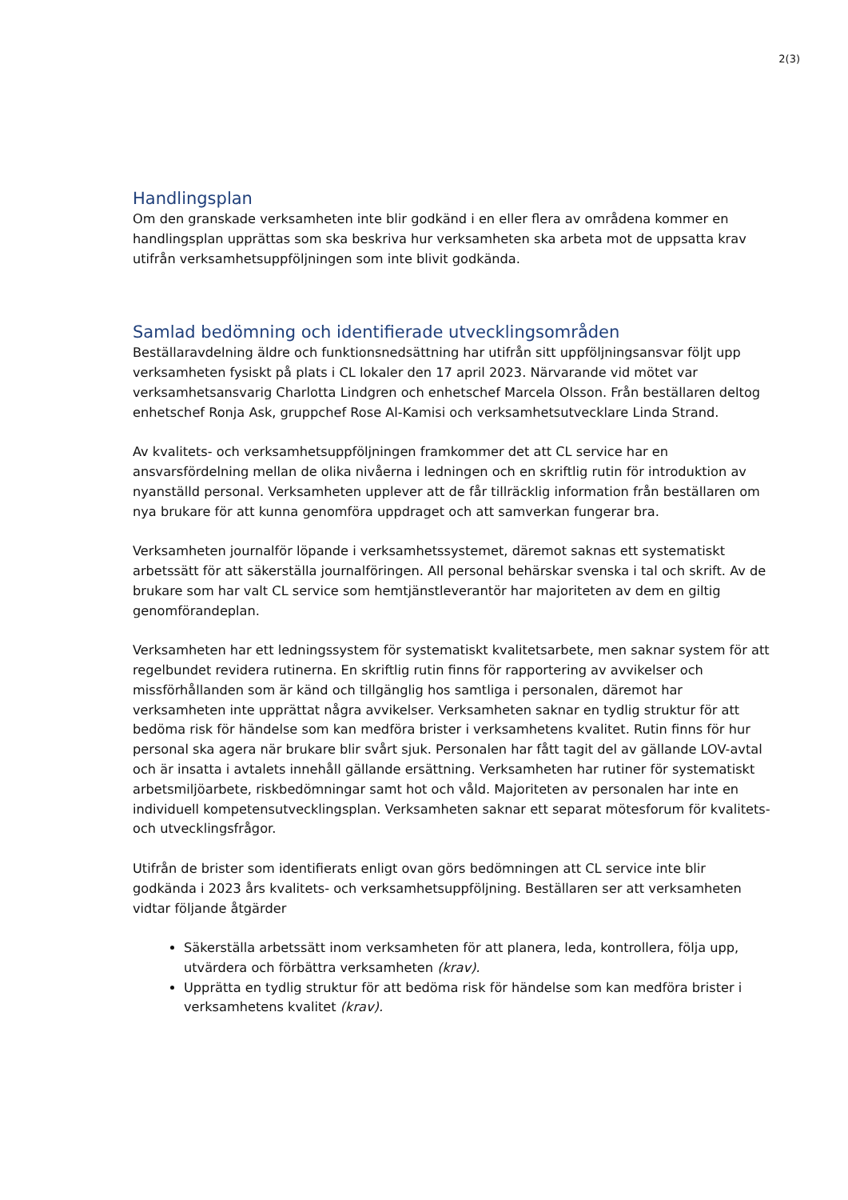2(3)
Handlingsplan
Om den granskade verksamheten inte blir godkänd i en eller flera av områdena kommer en handlingsplan upprättas som ska beskriva hur verksamheten ska arbeta mot de uppsatta krav utifrån verksamhetsuppföljningen som inte blivit godkända.
Samlad bedömning och identifierade utvecklingsområden
Beställaravdelning äldre och funktionsnedsättning har utifrån sitt uppföljningsansvar följt upp verksamheten fysiskt på plats i CL lokaler den 17 april 2023. Närvarande vid mötet var verksamhetsansvarig Charlotta Lindgren och enhetschef Marcela Olsson. Från beställaren deltog enhetschef Ronja Ask, gruppchef Rose Al-Kamisi och verksamhetsutvecklare Linda Strand.
Av kvalitets- och verksamhetsuppföljningen framkommer det att CL service har en ansvarsfördelning mellan de olika nivåerna i ledningen och en skriftlig rutin för introduktion av nyanställd personal. Verksamheten upplever att de får tillräcklig information från beställaren om nya brukare för att kunna genomföra uppdraget och att samverkan fungerar bra.
Verksamheten journalför löpande i verksamhetssystemet, däremot saknas ett systematiskt arbetssätt för att säkerställa journalföringen. All personal behärskar svenska i tal och skrift. Av de brukare som har valt CL service som hemtjänstleverantör har majoriteten av dem en giltig genomförandeplan.
Verksamheten har ett ledningssystem för systematiskt kvalitetsarbete, men saknar system för att regelbundet revidera rutinerna. En skriftlig rutin finns för rapportering av avvikelser och missförhållanden som är känd och tillgänglig hos samtliga i personalen, däremot har verksamheten inte upprättat några avvikelser. Verksamheten saknar en tydlig struktur för att bedöma risk för händelse som kan medföra brister i verksamhetens kvalitet. Rutin finns för hur personal ska agera när brukare blir svårt sjuk. Personalen har fått tagit del av gällande LOV-avtal och är insatta i avtalets innehåll gällande ersättning. Verksamheten har rutiner för systematiskt arbetsmiljöarbete, riskbedömningar samt hot och våld. Majoriteten av personalen har inte en individuell kompetensutvecklingsplan. Verksamheten saknar ett separat mötesforum för kvalitets- och utvecklingsfrågor.
Utifrån de brister som identifierats enligt ovan görs bedömningen att CL service inte blir godkända i 2023 års kvalitets- och verksamhetsuppföljning. Beställaren ser att verksamheten vidtar följande åtgärder
Säkerställa arbetssätt inom verksamheten för att planera, leda, kontrollera, följa upp, utvärdera och förbättra verksamheten (krav).
Upprätta en tydlig struktur för att bedöma risk för händelse som kan medföra brister i verksamhetens kvalitet (krav).